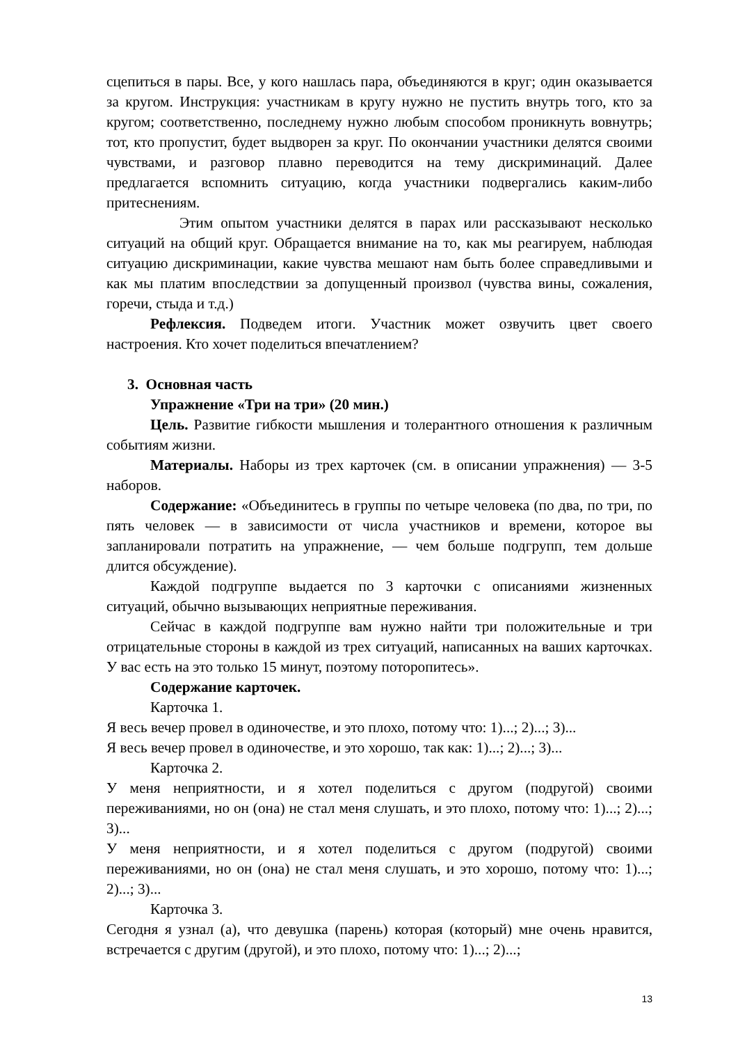сцепиться в пары. Все, у кого нашлась пара, объединяются в круг; один оказывается за кругом. Инструкция: участникам в кругу нужно не пустить внутрь того, кто за кругом; соответственно, последнему нужно любым способом проникнуть вовнутрь; тот, кто пропустит, будет выдворен за круг. По окончании участники делятся своими чувствами, и разговор плавно переводится на тему дискриминаций. Далее предлагается вспомнить ситуацию, когда участники подвергались каким-либо притеснениям.
Этим опытом участники делятся в парах или рассказывают несколько ситуаций на общий круг. Обращается внимание на то, как мы реагируем, наблюдая ситуацию дискриминации, какие чувства мешают нам быть более справедливыми и как мы платим впоследствии за допущенный произвол (чувства вины, сожаления, горечи, стыда и т.д.)
Рефлексия. Подведем итоги. Участник может озвучить цвет своего настроения. Кто хочет поделиться впечатлением?
3. Основная часть
Упражнение «Три на три» (20 мин.)
Цель. Развитие гибкости мышления и толерантного отношения к различным событиям жизни.
Материалы. Наборы из трех карточек (см. в описании упражнения) — 3-5 наборов.
Содержание: «Объединитесь в группы по четыре человека (по два, по три, по пять человек — в зависимости от числа участников и времени, которое вы запланировали потратить на упражнение, — чем больше подгрупп, тем дольше длится обсуждение).
Каждой подгруппе выдается по 3 карточки с описаниями жизненных ситуаций, обычно вызывающих неприятные переживания.
Сейчас в каждой подгруппе вам нужно найти три положительные и три отрицательные стороны в каждой из трех ситуаций, написанных на ваших карточках. У вас есть на это только 15 минут, поэтому поторопитесь».
Содержание карточек.
Карточка 1.
Я весь вечер провел в одиночестве, и это плохо, потому что: 1)...; 2)...; 3)...
Я весь вечер провел в одиночестве, и это хорошо, так как: 1)...; 2)...; 3)...
Карточка 2.
У меня неприятности, и я хотел поделиться с другом (подругой) своими переживаниями, но он (она) не стал меня слушать, и это плохо, потому что: 1)...; 2)...; 3)...
У меня неприятности, и я хотел поделиться с другом (подругой) своими переживаниями, но он (она) не стал меня слушать, и это хорошо, потому что: 1)...; 2)...; 3)...
Карточка 3.
Сегодня я узнал (а), что девушка (парень) которая (который) мне очень нравится, встречается с другим (другой), и это плохо, потому что: 1)...; 2)...;
13